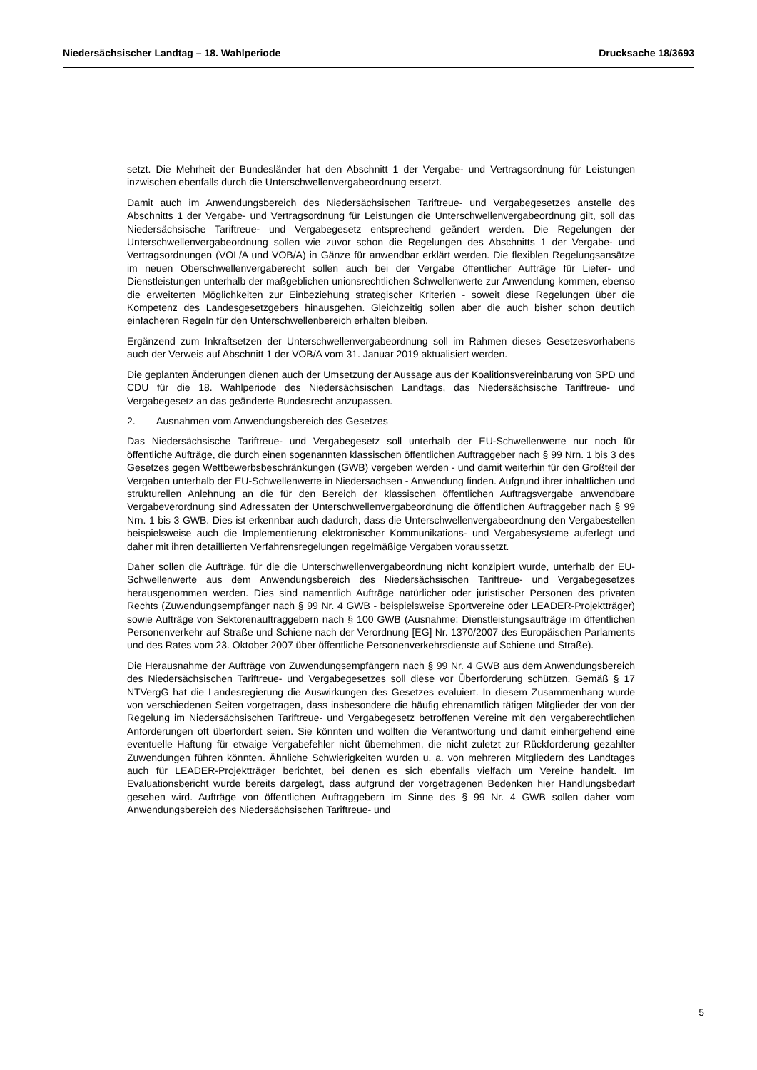Niedersächsischer Landtag – 18. Wahlperiode Drucksache 18/3693
setzt. Die Mehrheit der Bundesländer hat den Abschnitt 1 der Vergabe- und Vertragsordnung für Leistungen inzwischen ebenfalls durch die Unterschwellenvergabeordnung ersetzt.
Damit auch im Anwendungsbereich des Niedersächsischen Tariftreue- und Vergabegesetzes anstelle des Abschnitts 1 der Vergabe- und Vertragsordnung für Leistungen die Unterschwellenvergabeordnung gilt, soll das Niedersächsische Tariftreue- und Vergabegesetz entsprechend geändert werden. Die Regelungen der Unterschwellenvergabeordnung sollen wie zuvor schon die Regelungen des Abschnitts 1 der Vergabe- und Vertragsordnungen (VOL/A und VOB/A) in Gänze für anwendbar erklärt werden. Die flexiblen Regelungsansätze im neuen Oberschwellenvergaberecht sollen auch bei der Vergabe öffentlicher Aufträge für Liefer- und Dienstleistungen unterhalb der maßgeblichen unionsrechtlichen Schwellenwerte zur Anwendung kommen, ebenso die erweiterten Möglichkeiten zur Einbeziehung strategischer Kriterien - soweit diese Regelungen über die Kompetenz des Landesgesetzgebers hinausgehen. Gleichzeitig sollen aber die auch bisher schon deutlich einfacheren Regeln für den Unterschwellenbereich erhalten bleiben.
Ergänzend zum Inkraftsetzen der Unterschwellenvergabeordnung soll im Rahmen dieses Gesetzesvorhabens auch der Verweis auf Abschnitt 1 der VOB/A vom 31. Januar 2019 aktualisiert werden.
Die geplanten Änderungen dienen auch der Umsetzung der Aussage aus der Koalitionsvereinbarung von SPD und CDU für die 18. Wahlperiode des Niedersächsischen Landtags, das Niedersächsische Tariftreue- und Vergabegesetz an das geänderte Bundesrecht anzupassen.
2. Ausnahmen vom Anwendungsbereich des Gesetzes
Das Niedersächsische Tariftreue- und Vergabegesetz soll unterhalb der EU-Schwellenwerte nur noch für öffentliche Aufträge, die durch einen sogenannten klassischen öffentlichen Auftraggeber nach § 99 Nrn. 1 bis 3 des Gesetzes gegen Wettbewerbsbeschränkungen (GWB) vergeben werden - und damit weiterhin für den Großteil der Vergaben unterhalb der EU-Schwellenwerte in Niedersachsen - Anwendung finden. Aufgrund ihrer inhaltlichen und strukturellen Anlehnung an die für den Bereich der klassischen öffentlichen Auftragsvergabe anwendbare Vergabeverordnung sind Adressaten der Unterschwellenvergabeordnung die öffentlichen Auftraggeber nach § 99 Nrn. 1 bis 3 GWB. Dies ist erkennbar auch dadurch, dass die Unterschwellenvergabeordnung den Vergabestellen beispielsweise auch die Implementierung elektronischer Kommunikations- und Vergabesysteme auferlegt und daher mit ihren detaillierten Verfahrensregelungen regelmäßige Vergaben voraussetzt.
Daher sollen die Aufträge, für die die Unterschwellenvergabeordnung nicht konzipiert wurde, unterhalb der EU-Schwellenwerte aus dem Anwendungsbereich des Niedersächsischen Tariftreue- und Vergabegesetzes herausgenommen werden. Dies sind namentlich Aufträge natürlicher oder juristischer Personen des privaten Rechts (Zuwendungsempfänger nach § 99 Nr. 4 GWB - beispielsweise Sportvereine oder LEADER-Projektträger) sowie Aufträge von Sektorenauftraggebern nach § 100 GWB (Ausnahme: Dienstleistungsaufträge im öffentlichen Personenverkehr auf Straße und Schiene nach der Verordnung [EG] Nr. 1370/2007 des Europäischen Parlaments und des Rates vom 23. Oktober 2007 über öffentliche Personenverkehrsdienste auf Schiene und Straße).
Die Herausnahme der Aufträge von Zuwendungsempfängern nach § 99 Nr. 4 GWB aus dem Anwendungsbereich des Niedersächsischen Tariftreue- und Vergabegesetzes soll diese vor Überforderung schützen. Gemäß § 17 NTVergG hat die Landesregierung die Auswirkungen des Gesetzes evaluiert. In diesem Zusammenhang wurde von verschiedenen Seiten vorgetragen, dass insbesondere die häufig ehrenamtlich tätigen Mitglieder der von der Regelung im Niedersächsischen Tariftreue- und Vergabegesetz betroffenen Vereine mit den vergaberechtlichen Anforderungen oft überfordert seien. Sie könnten und wollten die Verantwortung und damit einhergehend eine eventuelle Haftung für etwaige Vergabefehler nicht übernehmen, die nicht zuletzt zur Rückforderung gezahlter Zuwendungen führen könnten. Ähnliche Schwierigkeiten wurden u. a. von mehreren Mitgliedern des Landtages auch für LEADER-Projektträger berichtet, bei denen es sich ebenfalls vielfach um Vereine handelt. Im Evaluationsbericht wurde bereits dargelegt, dass aufgrund der vorgetragenen Bedenken hier Handlungsbedarf gesehen wird. Aufträge von öffentlichen Auftraggebern im Sinne des § 99 Nr. 4 GWB sollen daher vom Anwendungsbereich des Niedersächsischen Tariftreue- und
5